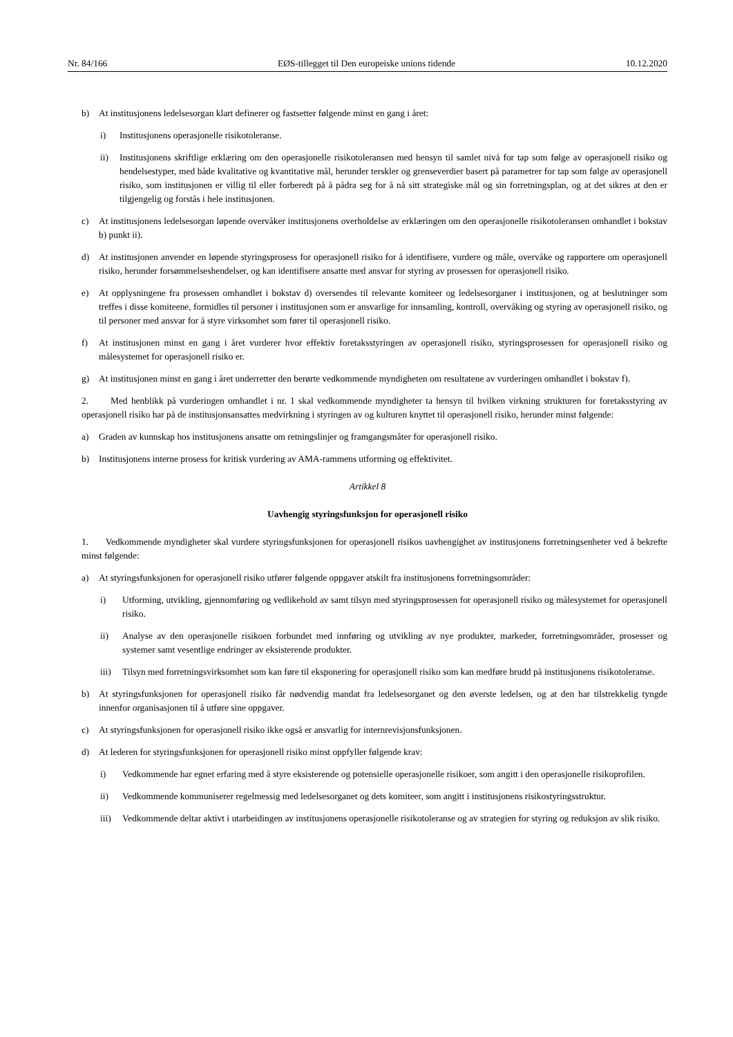Nr. 84/166 EØS-tillegget til Den europeiske unions tidende 10.12.2020
b) At institusjonens ledelsesorgan klart definerer og fastsetter følgende minst en gang i året:
i) Institusjonens operasjonelle risikotoleranse.
ii) Institusjonens skriftlige erklæring om den operasjonelle risikotoleransen med hensyn til samlet nivå for tap som følge av operasjonell risiko og hendelsestyper, med både kvalitative og kvantitative mål, herunder terskler og grenseverdier basert på parametrer for tap som følge av operasjonell risiko, som institusjonen er villig til eller forberedt på å pådra seg for å nå sitt strategiske mål og sin forretningsplan, og at det sikres at den er tilgjengelig og forstås i hele institusjonen.
c) At institusjonens ledelsesorgan løpende overvåker institusjonens overholdelse av erklæringen om den operasjonelle risikotoleransen omhandlet i bokstav b) punkt ii).
d) At institusjonen anvender en løpende styringsprosess for operasjonell risiko for å identifisere, vurdere og måle, overvåke og rapportere om operasjonell risiko, herunder forsømmelseshendelser, og kan identifisere ansatte med ansvar for styring av prosessen for operasjonell risiko.
e) At opplysningene fra prosessen omhandlet i bokstav d) oversendes til relevante komiteer og ledelsesorganer i institusjonen, og at beslutninger som treffes i disse komiteene, formidles til personer i institusjonen som er ansvarlige for innsamling, kontroll, overvåking og styring av operasjonell risiko, og til personer med ansvar for å styre virksomhet som fører til operasjonell risiko.
f) At institusjonen minst en gang i året vurderer hvor effektiv foretaksstyringen av operasjonell risiko, styringsprosessen for operasjonell risiko og målesystemet for operasjonell risiko er.
g) At institusjonen minst en gang i året underretter den berørte vedkommende myndigheten om resultatene av vurderingen omhandlet i bokstav f).
2. Med henblikk på vurderingen omhandlet i nr. 1 skal vedkommende myndigheter ta hensyn til hvilken virkning strukturen for foretaksstyring av operasjonell risiko har på de institusjonsansattes medvirkning i styringen av og kulturen knyttet til operasjonell risiko, herunder minst følgende:
a) Graden av kunnskap hos institusjonens ansatte om retningslinjer og framgangsmåter for operasjonell risiko.
b) Institusjonens interne prosess for kritisk vurdering av AMA-rammens utforming og effektivitet.
Artikkel 8
Uavhengig styringsfunksjon for operasjonell risiko
1. Vedkommende myndigheter skal vurdere styringsfunksjonen for operasjonell risikos uavhengighet av institusjonens forretningsenheter ved å bekrefte minst følgende:
a) At styringsfunksjonen for operasjonell risiko utfører følgende oppgaver atskilt fra institusjonens forretningsområder:
i) Utforming, utvikling, gjennomføring og vedlikehold av samt tilsyn med styringsprosessen for operasjonell risiko og målesystemet for operasjonell risiko.
ii) Analyse av den operasjonelle risikoen forbundet med innføring og utvikling av nye produkter, markeder, forretningsområder, prosesser og systemer samt vesentlige endringer av eksisterende produkter.
iii) Tilsyn med forretningsvirksomhet som kan føre til eksponering for operasjonell risiko som kan medføre brudd på institusjonens risikotoleranse.
b) At styringsfunksjonen for operasjonell risiko får nødvendig mandat fra ledelsesorganet og den øverste ledelsen, og at den har tilstrekkelig tyngde innenfor organisasjonen til å utføre sine oppgaver.
c) At styringsfunksjonen for operasjonell risiko ikke også er ansvarlig for internrevisjonsfunksjonen.
d) At lederen for styringsfunksjonen for operasjonell risiko minst oppfyller følgende krav:
i) Vedkommende har egnet erfaring med å styre eksisterende og potensielle operasjonelle risikoer, som angitt i den operasjonelle risikoprofilen.
ii) Vedkommende kommuniserer regelmessig med ledelsesorganet og dets komiteer, som angitt i institusjonens risikostyringsstruktur.
iii) Vedkommende deltar aktivt i utarbeidingen av institusjonens operasjonelle risikotoleranse og av strategien for styring og reduksjon av slik risiko.